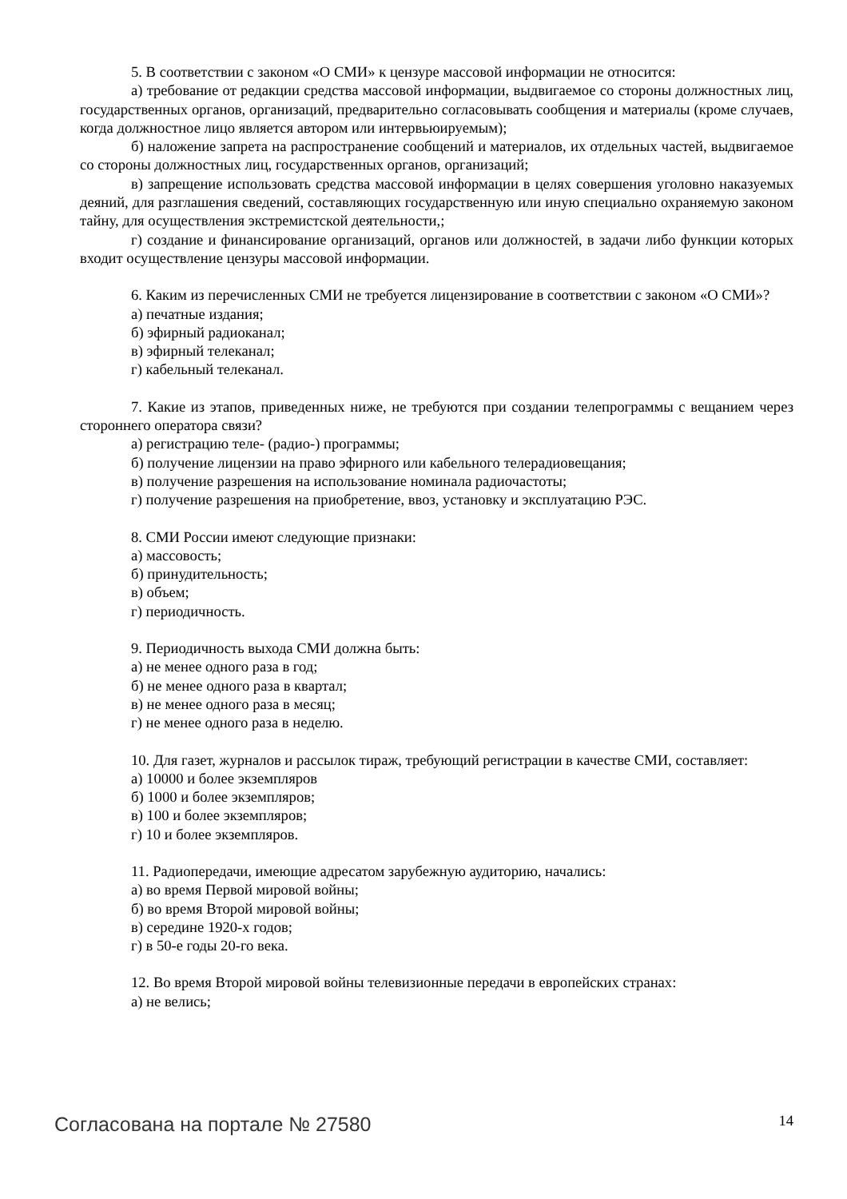5. В соответствии с законом «О СМИ» к цензуре массовой информации не относится:
а) требование от редакции средства массовой информации, выдвигаемое со стороны должностных лиц, государственных органов, организаций, предварительно согласовывать сообщения и материалы (кроме случаев, когда должностное лицо является автором или интервьюируемым);
б) наложение запрета на распространение сообщений и материалов, их отдельных частей, выдвигаемое со стороны должностных лиц, государственных органов, организаций;
в) запрещение использовать средства массовой информации в целях совершения уголовно наказуемых деяний, для разглашения сведений, составляющих государственную или иную специально охраняемую законом тайну, для осуществления экстремистской деятельности,;
г) создание и финансирование организаций, органов или должностей, в задачи либо функции которых входит осуществление цензуры массовой информации.
6. Каким из перечисленных СМИ не требуется лицензирование в соответствии с законом «О СМИ»?
а) печатные издания;
б) эфирный радиоканал;
в) эфирный телеканал;
г) кабельный телеканал.
7. Какие из этапов, приведенных ниже, не требуются при создании телепрограммы с вещанием через стороннего оператора связи?
а) регистрацию теле- (радио-) программы;
б) получение лицензии на право эфирного или кабельного телерадиовещания;
в) получение разрешения на использование номинала радиочастоты;
г) получение разрешения на приобретение, ввоз, установку и эксплуатацию РЭС.
8. СМИ России имеют следующие признаки:
а) массовость;
б) принудительность;
в) объем;
г) периодичность.
9. Периодичность выхода СМИ должна быть:
а) не менее одного раза в год;
б) не менее одного раза в квартал;
в) не менее одного раза в месяц;
г) не менее одного раза в неделю.
10. Для газет, журналов и рассылок тираж, требующий регистрации в качестве СМИ, составляет:
а) 10000 и более экземпляров
б) 1000 и более экземпляров;
в) 100 и более экземпляров;
г) 10 и более экземпляров.
11. Радиопередачи, имеющие адресатом зарубежную аудиторию, начались:
а) во время Первой мировой войны;
б) во время Второй мировой войны;
в) середине 1920-х годов;
г) в 50-е годы 20-го века.
12. Во время Второй мировой войны телевизионные передачи в европейских странах:
а) не велись;
Согласована на портале № 27580 14